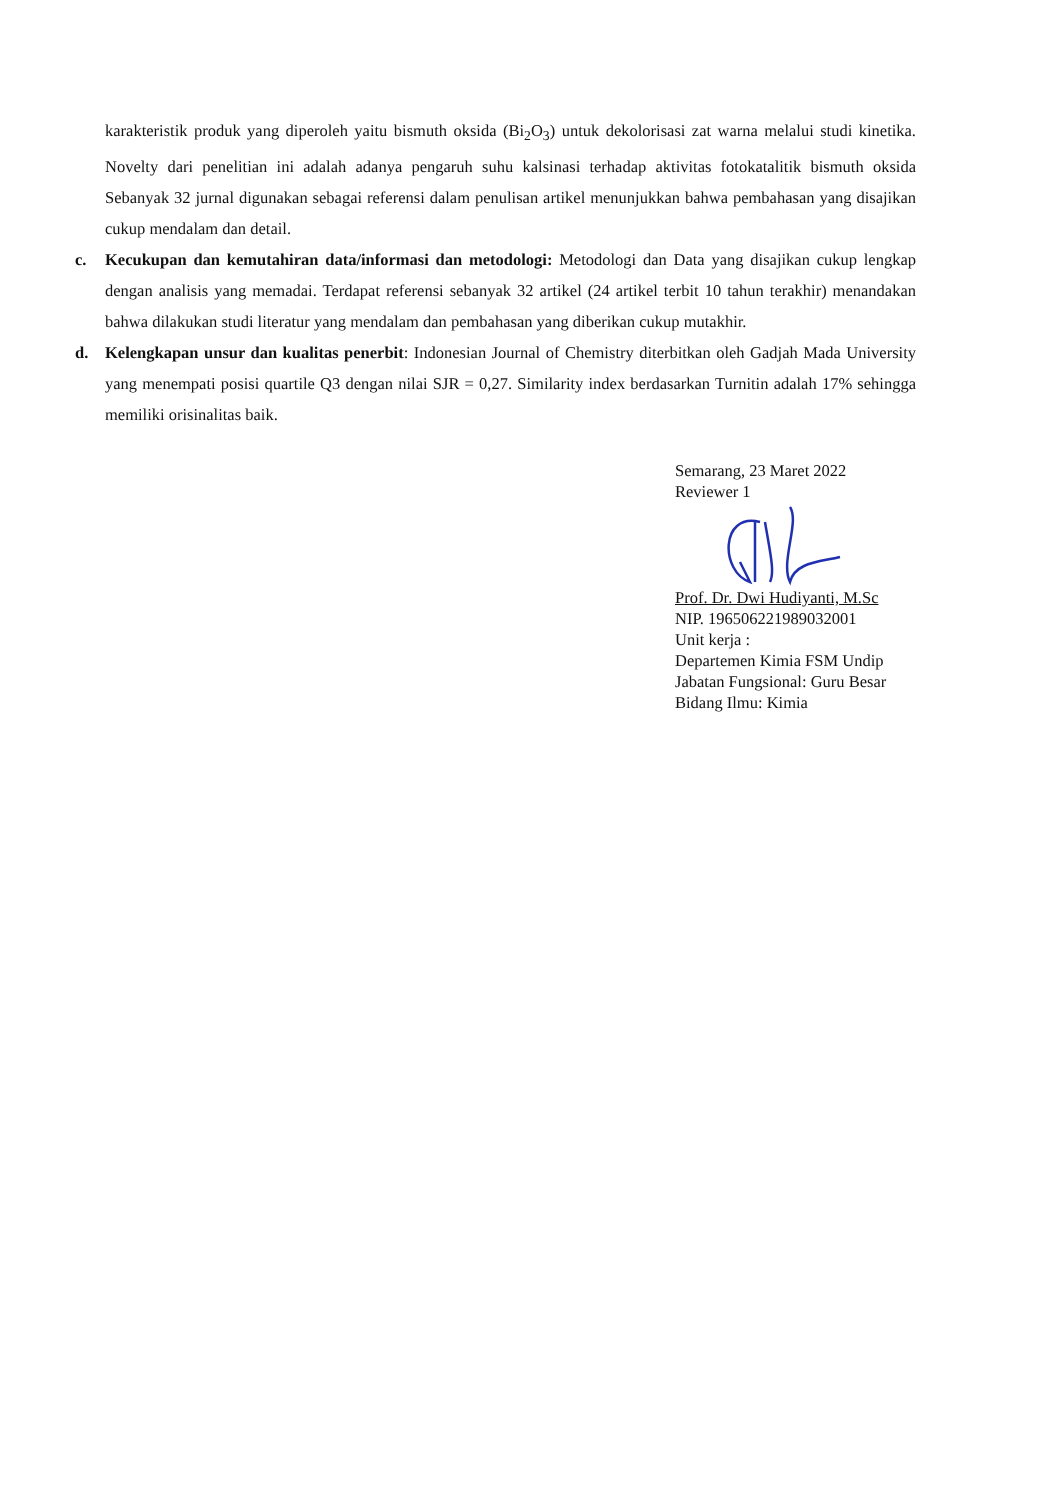karakteristik produk yang diperoleh yaitu bismuth oksida (Bi<sub>2</sub>O<sub>3</sub>) untuk dekolorisasi zat warna melalui studi kinetika. Novelty dari penelitian ini adalah adanya pengaruh suhu kalsinasi terhadap aktivitas fotokatalitik bismuth oksida Sebanyak 32 jurnal digunakan sebagai referensi dalam penulisan artikel menunjukkan bahwa pembahasan yang disajikan cukup mendalam dan detail.
c. Kecukupan dan kemutahiran data/informasi dan metodologi: Metodologi dan Data yang disajikan cukup lengkap dengan analisis yang memadai. Terdapat referensi sebanyak 32 artikel (24 artikel terbit 10 tahun terakhir) menandakan bahwa dilakukan studi literatur yang mendalam dan pembahasan yang diberikan cukup mutakhir.
d. Kelengkapan unsur dan kualitas penerbit: Indonesian Journal of Chemistry diterbitkan oleh Gadjah Mada University yang menempati posisi quartile Q3 dengan nilai SJR = 0,27. Similarity index berdasarkan Turnitin adalah 17% sehingga memiliki orisinalitas baik.
Semarang, 23 Maret 2022
Reviewer 1
Prof. Dr. Dwi Hudiyanti, M.Sc
NIP. 196506221989032001
Unit kerja :
Departemen Kimia FSM Undip
Jabatan Fungsional: Guru Besar
Bidang Ilmu: Kimia